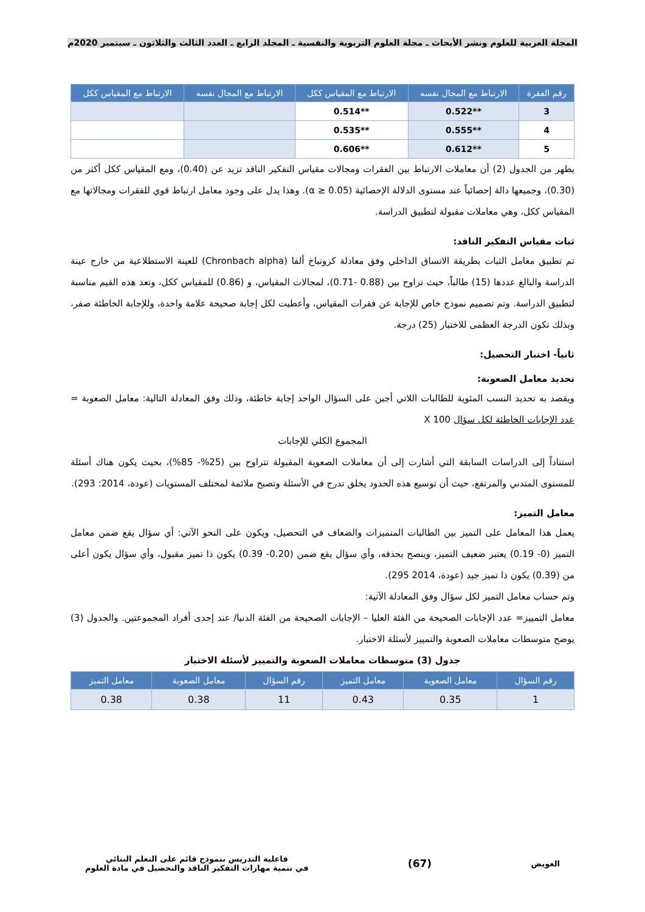المجلة العربية للعلوم ونشر الأبحاث ـ مجلة العلوم التربوية والنفسية ـ المجلد الرابع ـ العدد الثالث والثلاثون ـ سبتمبر 2020م
| رقم الفقرة | الارتباط مع المجال نفسه | الارتباط مع المقياس ككل | الارتباط مع المجال نفسه | الارتباط مع المقياس ككل |
| --- | --- | --- | --- | --- |
| 3 | **0.522 | **0.514 | | |
| 4 | **0.555 | **0.535 | | |
| 5 | **0.612 | **0.606 | | |
يظهر من الجدول (2) أن معاملات الارتباط بين الفقرات ومجالات مقياس التفكير الناقد تزيد عن (0.40)، ومع المقياس ككل أكثر من (0.30)، وجميعها دالة إحصائياً عند مستوى الدلالة الإحصائية (α ≥ 0.05). وهذا يدل على وجود معامل ارتباط قوي للفقرات ومجالاتها مع المقياس ككل، وهي معاملات مقبولة لتطبيق الدراسة.
ثبات مقياس التفكير الناقد:
تم تطبيق معامل الثبات بطريقة الاتساق الداخلي وفق معادلة كرونباخ ألفا (Chronbach alpha) للعينة الاستطلاعية من خارج عينة الدراسة والبالغ عددها (15) طالباً، حيث تراوح بين (0.88 -0.71)، لمجالات المقياس، و (0.86) للمقياس ككل، وتعد هذه القيم مناسبة لتطبيق الدراسة. وتم تصميم نموذج خاص للإجابة عن فقرات المقياس، وأعطيت لكل إجابة صحيحة علامة واحدة، وللإجابة الخاطئة صفر، وبذلك تكون الدرجة العظمى للاختبار (25) درجة.
ثانياً- اختبار التحصيل:
تحديد معامل الصعوبة:
ويقصد به تحديد النسب المئوية للطالبات اللاتي أجبن على السؤال الواحد إجابة خاطئة، وذلك وفق المعادلة التالية: معامل الصعوبة = عدد الإجابات الخاطئة لكل سؤال X 100
المجموع الكلي للإجابات
استناداً إلى الدراسات السابقة التي أشارت إلى أن معاملات الصعوبة المقبولة تتراوح بين (25%- 85%)، بحيث يكون هناك أسئلة للمستوى المتدني والمرتفع، حيث أن توسيع هذه الحدود يخلق تدرج في الأسئلة وتصبح ملائمة لمختلف المستويات (عودة، 2014: 293).
معامل التميز:
يعمل هذا المعامل على التميز بين الطالبات المتميزات والضعاف في التحصيل، ويكون على النحو الآتي: أي سؤال يقع ضمن معامل التميز (0- 0.19) يعتبر ضعيف التميز، وينصح بحذفه، وأي سؤال يقع ضمن (0.20- 0.39) يكون ذا تميز مقبول، وأي سؤال يكون أعلى من (0.39) يكون ذا تميز جيد (عودة، 2014 295).
وتم حساب معامل التميز لكل سؤال وفق المعادلة الآتية:
معامل التمييز= عدد الإجابات الصحيحة من الفئة العليا – الإجابات الصحيحة من الفئة الدنيا/ عند إحدى أفراد المجموعتين. والجدول (3) يوضح متوسطات معاملات الصعوبة والتمييز لأسئلة الاختبار.
جدول (3) متوسطات معاملات الصعوبة والتمييز لأسئلة الاختبار
| رقم السؤال | معامل الصعوبة | معامل التميز | رقم السؤال | معامل الصعوبة | معامل التميز |
| --- | --- | --- | --- | --- | --- |
| 1 | 0.35 | 0.43 | 11 | 0.38 | 0.38 |
العويض
(67)
فاعلية التدريس بنموذج قائم على التعلم البنائي
في تنمية مهارات التفكير الناقد والتحصيل في مادة العلوم